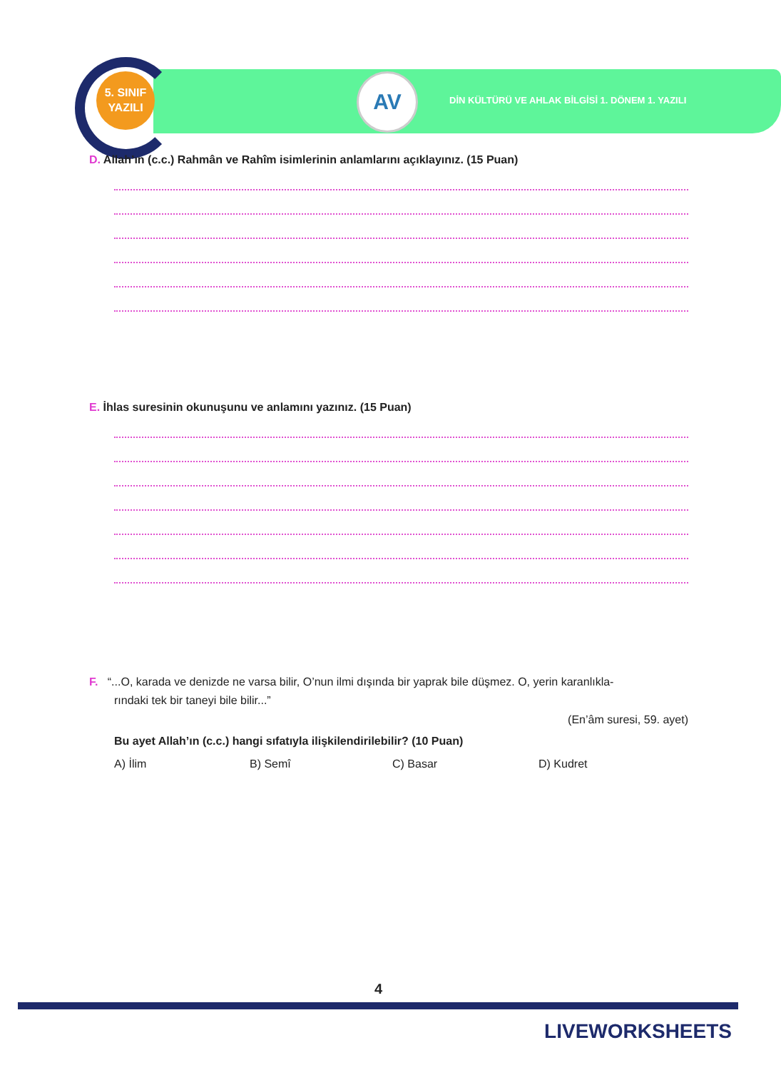5. SINIF
YAZILI
AV
DİN KÜLTÜRÜ VE AHLAK BİLGİSİ 1. DÖNEM 1. YAZILI
D. Allah’ın (c.c.) Rahmân ve Rahîm isimlerinin anlamlarını açıklayınız. (15 Puan)
E. İhlas suresinin okunuşunu ve anlamını yazınız. (15 Puan)
F. “...O, karada ve denizde ne varsa bilir, O’nun ilmi dışında bir yaprak bile düşmez. O, yerin karanlıkla-
rındaki tek bir taneyi bile bilir...”
(En’âm suresi, 59. ayet)
Bu ayet Allah’ın (c.c.) hangi sıfatıyla ilişkilendirilebilir? (10 Puan)
A) İlim B) Semî C) Basar D) Kudret
4
LIVEWORKSHEETS